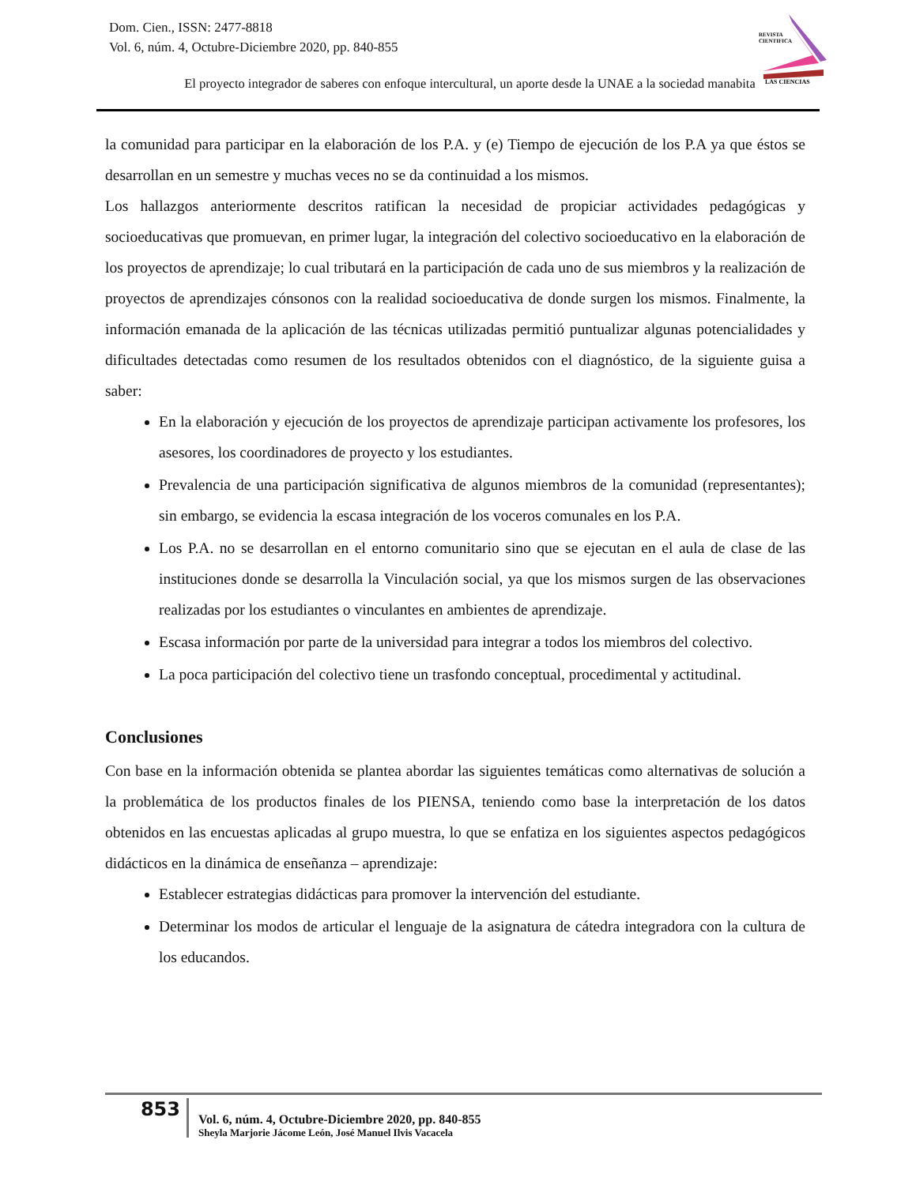Dom. Cien., ISSN: 2477-8818
Vol. 6, núm. 4, Octubre-Diciembre 2020, pp. 840-855
REVISTA
CIENTIFICA
LAS CIENCIAS
El proyecto integrador de saberes con enfoque intercultural, un aporte desde la UNAE a la sociedad manabita
la comunidad para participar en la elaboración de los P.A. y (e) Tiempo de ejecución de los P.A ya que éstos se desarrollan en un semestre y muchas veces no se da continuidad a los mismos.
Los hallazgos anteriormente descritos ratifican la necesidad de propiciar actividades pedagógicas y socioeducativas que promuevan, en primer lugar, la integración del colectivo socioeducativo en la elaboración de los proyectos de aprendizaje; lo cual tributará en la participación de cada uno de sus miembros y la realización de proyectos de aprendizajes cónsonos con la realidad socioeducativa de donde surgen los mismos. Finalmente, la información emanada de la aplicación de las técnicas utilizadas permitió puntualizar algunas potencialidades y dificultades detectadas como resumen de los resultados obtenidos con el diagnóstico, de la siguiente guisa a saber:
En la elaboración y ejecución de los proyectos de aprendizaje participan activamente los profesores, los asesores, los coordinadores de proyecto y los estudiantes.
Prevalencia de una participación significativa de algunos miembros de la comunidad (representantes); sin embargo, se evidencia la escasa integración de los voceros comunales en los P.A.
Los P.A. no se desarrollan en el entorno comunitario sino que se ejecutan en el aula de clase de las instituciones donde se desarrolla la Vinculación social, ya que los mismos surgen de las observaciones realizadas por los estudiantes o vinculantes en ambientes de aprendizaje.
Escasa información por parte de la universidad para integrar a todos los miembros del colectivo.
La poca participación del colectivo tiene un trasfondo conceptual, procedimental y actitudinal.
Conclusiones
Con base en la información obtenida se plantea abordar las siguientes temáticas como alternativas de solución a la problemática de los productos finales de los PIENSA, teniendo como base la interpretación de los datos obtenidos en las encuestas aplicadas al grupo muestra, lo que se enfatiza en los siguientes aspectos pedagógicos didácticos en la dinámica de enseñanza – aprendizaje:
Establecer estrategias didácticas para promover la intervención del estudiante.
Determinar los modos de articular el lenguaje de la asignatura de cátedra integradora con la cultura de los educandos.
853
Vol. 6, núm. 4, Octubre-Diciembre 2020, pp. 840-855
Sheyla Marjorie Jácome León, José Manuel Ilvis Vacacela